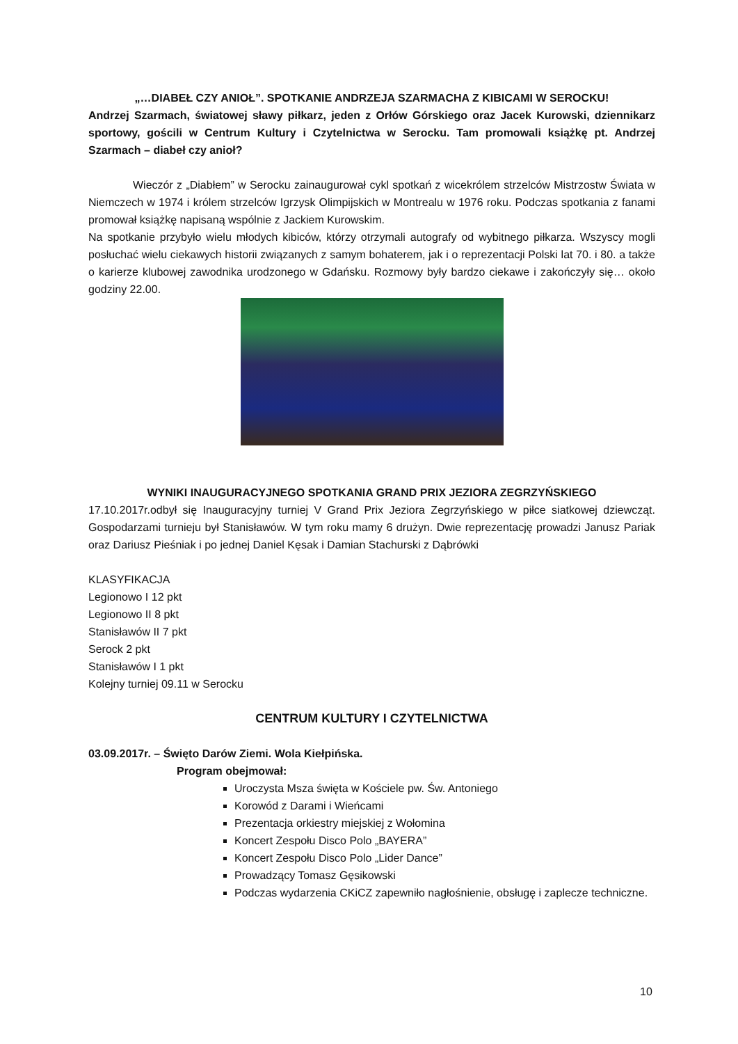„…DIABEŁ CZY ANIOŁ”. SPOTKANIE ANDRZEJA SZARMACHA Z KIBICAMI W SEROCKU!
Andrzej Szarmach, światowej sławy piłkarz, jeden z Orłów Górskiego oraz Jacek Kurowski, dziennikarz sportowy, gościli w Centrum Kultury i Czytelnictwa w Serocku. Tam promowali książkę pt. Andrzej Szarmach – diabeł czy anioł?
Wieczór z „Diabłem” w Serocku zainaugurował cykl spotkań z wicekrólem strzelców Mistrzostw Świata w Niemczech w 1974 i królem strzelców Igrzysk Olimpijskich w Montrealu w 1976 roku. Podczas spotkania z fanami promował książkę napisaną wspólnie z Jackiem Kurowskim.
Na spotkanie przybyło wielu młodych kibiców, którzy otrzymali autografy od wybitnego piłkarza. Wszyscy mogli posłuchać wielu ciekawych historii związanych z samym bohaterem, jak i o reprezentacji Polski lat 70. i 80. a także o karierze klubowej zawodnika urodzonego w Gdańsku. Rozmowy były bardzo ciekawe i zakończyły się… około godziny 22.00.
WYNIKI INAUGURACYJNEGO SPOTKANIA GRAND PRIX JEZIORA ZEGRZYŃSKIEGO
17.10.2017r.odbył się Inauguracyjny turniej V Grand Prix Jeziora Zegrzyńskiego w piłce siatkowej dziewcząt. Gospodarzami turnieju był Stanisławów. W tym roku mamy 6 drużyn. Dwie reprezentację prowadzi Janusz Pariak oraz Dariusz Pieśniak i po jednej Daniel Kęsak i Damian Stachurski z Dąbrówki
KLASYFIKACJA
Legionowo I 12 pkt
Legionowo II 8 pkt
Stanisławów II 7 pkt
Serock 2 pkt
Stanisławów I 1 pkt
Kolejny turniej 09.11 w Serocku
CENTRUM KULTURY I CZYTELNICTWA
03.09.2017r. – Święto Darów Ziemi. Wola Kiełpińska.
Program obejmował:
Uroczysta Msza święta w Kościele pw. Św. Antoniego
Korowód z Darami i Wieńcami
Prezentacja orkiestry miejskiej z Wołomina
Koncert Zespołu Disco Polo „BAYERA”
Koncert Zespołu Disco Polo „Lider Dance”
Prowadzący Tomasz Gęsikowski
Podczas wydarzenia CKiCZ zapewniło nagłośnienie, obsługę i zaplecze techniczne.
10